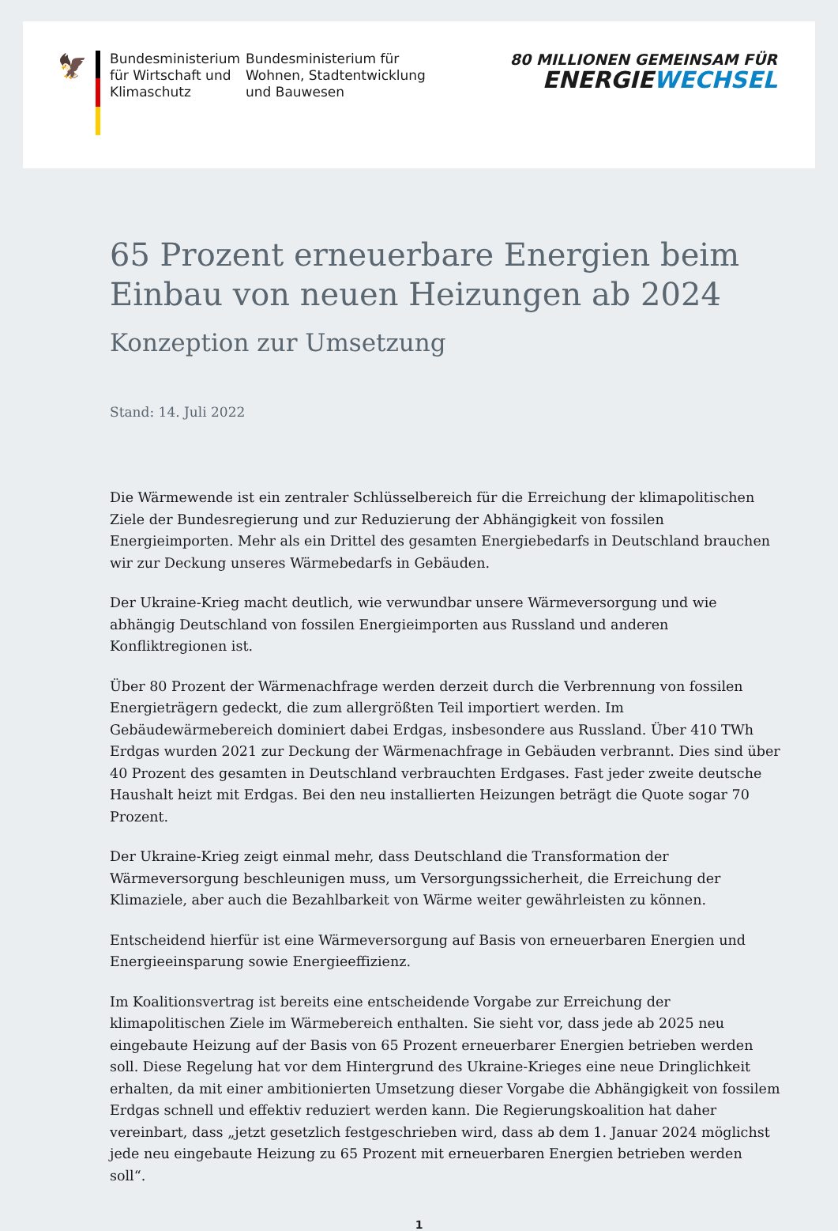🦅
Bundesministerium für Wirtschaft und Klimaschutz
Bundesministerium für Wohnen, Stadtentwicklung und Bauwesen
80 MILLIONEN GEMEINSAM FÜR
ENERGIEWECHSEL
65 Prozent erneuerbare Energien beim Einbau von neuen Heizungen ab 2024
Konzeption zur Umsetzung
Stand: 14. Juli 2022
Die Wärmewende ist ein zentraler Schlüsselbereich für die Erreichung der klimapolitischen Ziele der Bundesregierung und zur Reduzierung der Abhängigkeit von fossilen Energieimporten. Mehr als ein Drittel des gesamten Energiebedarfs in Deutschland brauchen wir zur Deckung unseres Wärmebedarfs in Gebäuden.
Der Ukraine-Krieg macht deutlich, wie verwundbar unsere Wärmeversorgung und wie abhängig Deutschland von fossilen Energieimporten aus Russland und anderen Konfliktregionen ist.
Über 80 Prozent der Wärmenachfrage werden derzeit durch die Verbrennung von fossilen Energieträgern gedeckt, die zum allergrößten Teil importiert werden. Im Gebäudewärmebereich dominiert dabei Erdgas, insbesondere aus Russland. Über 410 TWh Erdgas wurden 2021 zur Deckung der Wärmenachfrage in Gebäuden verbrannt. Dies sind über 40 Prozent des gesamten in Deutschland verbrauchten Erdgases. Fast jeder zweite deutsche Haushalt heizt mit Erdgas. Bei den neu installierten Heizungen beträgt die Quote sogar 70 Prozent.
Der Ukraine-Krieg zeigt einmal mehr, dass Deutschland die Transformation der Wärmeversorgung beschleunigen muss, um Versorgungssicherheit, die Erreichung der Klimaziele, aber auch die Bezahlbarkeit von Wärme weiter gewährleisten zu können.
Entscheidend hierfür ist eine Wärmeversorgung auf Basis von erneuerbaren Energien und Energieeinsparung sowie Energieeffizienz.
Im Koalitionsvertrag ist bereits eine entscheidende Vorgabe zur Erreichung der klimapolitischen Ziele im Wärmebereich enthalten. Sie sieht vor, dass jede ab 2025 neu eingebaute Heizung auf der Basis von 65 Prozent erneuerbarer Energien betrieben werden soll. Diese Regelung hat vor dem Hintergrund des Ukraine-Krieges eine neue Dringlichkeit erhalten, da mit einer ambitionierten Umsetzung dieser Vorgabe die Abhängigkeit von fossilem Erdgas schnell und effektiv reduziert werden kann. Die Regierungskoalition hat daher vereinbart, dass „jetzt gesetzlich festgeschrieben wird, dass ab dem 1. Januar 2024 möglichst jede neu eingebaute Heizung zu 65 Prozent mit erneuerbaren Energien betrieben werden soll“.
1